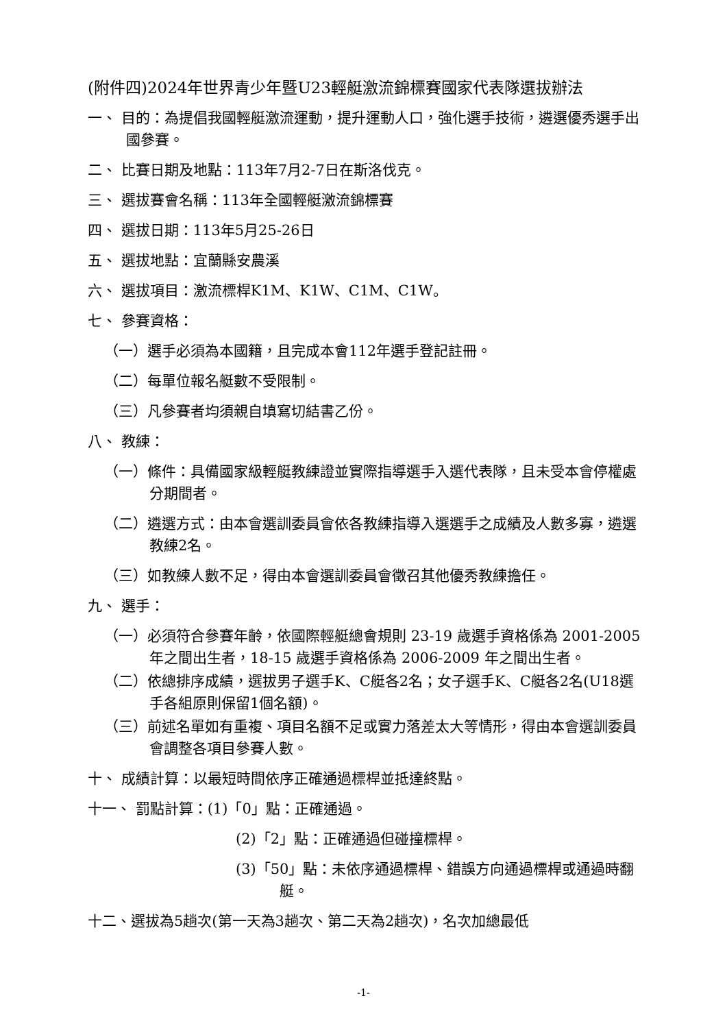(附件四)2024年世界青少年暨U23輕艇激流錦標賽國家代表隊選拔辦法
一、 目的：為提倡我國輕艇激流運動，提升運動人口，強化選手技術，遴選優秀選手出國參賽。
二、 比賽日期及地點：113年7月2-7日在斯洛伐克。
三、 選拔賽會名稱：113年全國輕艇激流錦標賽
四、 選拔日期：113年5月25-26日
五、 選拔地點：宜蘭縣安農溪
六、 選拔項目：激流標桿K1M、K1W、C1M、C1W。
七、 參賽資格：
（一）選手必須為本國籍，且完成本會112年選手登記註冊。
（二）每單位報名艇數不受限制。
（三）凡參賽者均須親自填寫切結書乙份。
八、 教練：
（一）條件：具備國家級輕艇教練證並實際指導選手入選代表隊，且未受本會停權處分期間者。
（二）遴選方式：由本會選訓委員會依各教練指導入選選手之成績及人數多寡，遴選教練2名。
（三）如教練人數不足，得由本會選訓委員會徵召其他優秀教練擔任。
九、 選手：
（一）必須符合參賽年齡，依國際輕艇總會規則 23-19 歲選手資格係為 2001-2005 年之間出生者，18-15 歲選手資格係為 2006-2009 年之間出生者。
（二）依總排序成績，選拔男子選手K、C艇各2名；女子選手K、C艇各2名(U18選手各組原則保留1個名額)。
（三）前述名單如有重複、項目名額不足或實力落差太大等情形，得由本會選訓委員會調整各項目參賽人數。
十、 成績計算：以最短時間依序正確通過標桿並抵達終點。
十一、 罰點計算：(1)「0」點：正確通過。
(2)「2」點：正確通過但碰撞標桿。
(3)「50」點：未依序通過標桿、錯誤方向通過標桿或通過時翻艇。
十二、選拔為5趟次(第一天為3趟次、第二天為2趟次)，名次加總最低
-1-